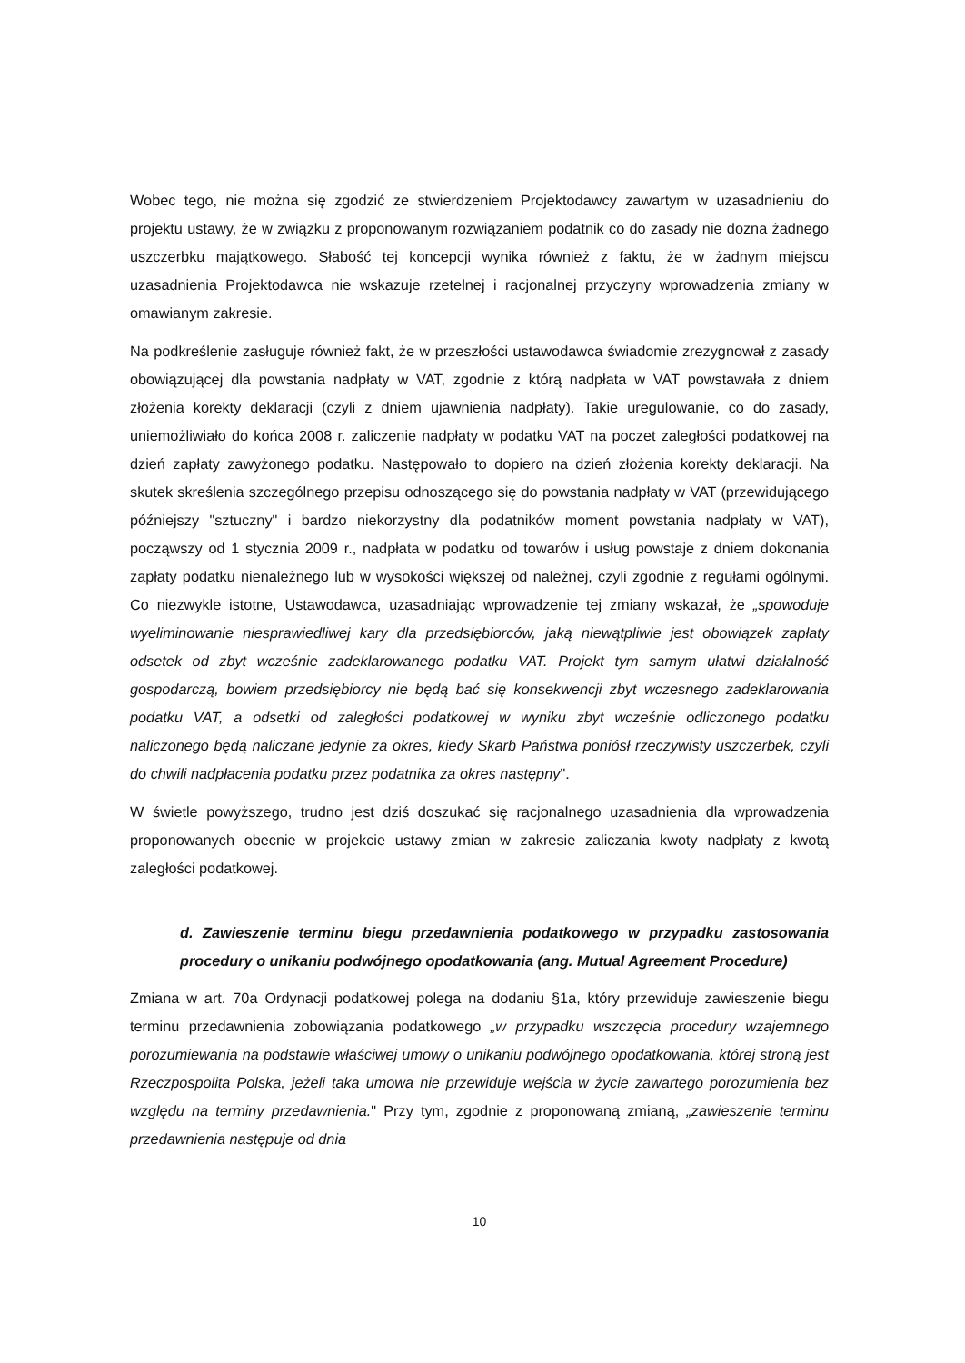Wobec tego, nie można się zgodzić ze stwierdzeniem Projektodawcy zawartym w uzasadnieniu do projektu ustawy, że w związku z proponowanym rozwiązaniem podatnik co do zasady nie dozna żadnego uszczerbku majątkowego. Słabość tej koncepcji wynika również z faktu, że w żadnym miejscu uzasadnienia Projektodawca nie wskazuje rzetelnej i racjonalnej przyczyny wprowadzenia zmiany w omawianym zakresie.
Na podkreślenie zasługuje również fakt, że w przeszłości ustawodawca świadomie zrezygnował z zasady obowiązującej dla powstania nadpłaty w VAT, zgodnie z którą nadpłata w VAT powstawała z dniem złożenia korekty deklaracji (czyli z dniem ujawnienia nadpłaty). Takie uregulowanie, co do zasady, uniemożliwiało do końca 2008 r. zaliczenie nadpłaty w podatku VAT na poczet zaległości podatkowej na dzień zapłaty zawyżonego podatku. Następowało to dopiero na dzień złożenia korekty deklaracji. Na skutek skreślenia szczególnego przepisu odnoszącego się do powstania nadpłaty w VAT (przewidującego późniejszy "sztuczny" i bardzo niekorzystny dla podatników moment powstania nadpłaty w VAT), począwszy od 1 stycznia 2009 r., nadpłata w podatku od towarów i usług powstaje z dniem dokonania zapłaty podatku nienależnego lub w wysokości większej od należnej, czyli zgodnie z regułami ogólnymi. Co niezwykle istotne, Ustawodawca, uzasadniając wprowadzenie tej zmiany wskazał, że „spowoduje wyeliminowanie niesprawiedliwej kary dla przedsiębiorców, jaką niewątpliwie jest obowiązek zapłaty odsetek od zbyt wcześnie zadeklarowanego podatku VAT. Projekt tym samym ułatwi działalność gospodarczą, bowiem przedsiębiorcy nie będą bać się konsekwencji zbyt wczesnego zadeklarowania podatku VAT, a odsetki od zaległości podatkowej w wyniku zbyt wcześnie odliczonego podatku naliczonego będą naliczane jedynie za okres, kiedy Skarb Państwa poniósł rzeczywisty uszczerbek, czyli do chwili nadpłacenia podatku przez podatnika za okres następny".
W świetle powyższego, trudno jest dziś doszukać się racjonalnego uzasadnienia dla wprowadzenia proponowanych obecnie w projekcie ustawy zmian w zakresie zaliczania kwoty nadpłaty z kwotą zaległości podatkowej.
d. Zawieszenie terminu biegu przedawnienia podatkowego w przypadku zastosowania procedury o unikaniu podwójnego opodatkowania (ang. Mutual Agreement Procedure)
Zmiana w art. 70a Ordynacji podatkowej polega na dodaniu §1a, który przewiduje zawieszenie biegu terminu przedawnienia zobowiązania podatkowego „w przypadku wszczęcia procedury wzajemnego porozumiewania na podstawie właściwej umowy o unikaniu podwójnego opodatkowania, której stroną jest Rzeczpospolita Polska, jeżeli taka umowa nie przewiduje wejścia w życie zawartego porozumienia bez względu na terminy przedawnienia." Przy tym, zgodnie z proponowaną zmianą, „zawieszenie terminu przedawnienia następuje od dnia
10